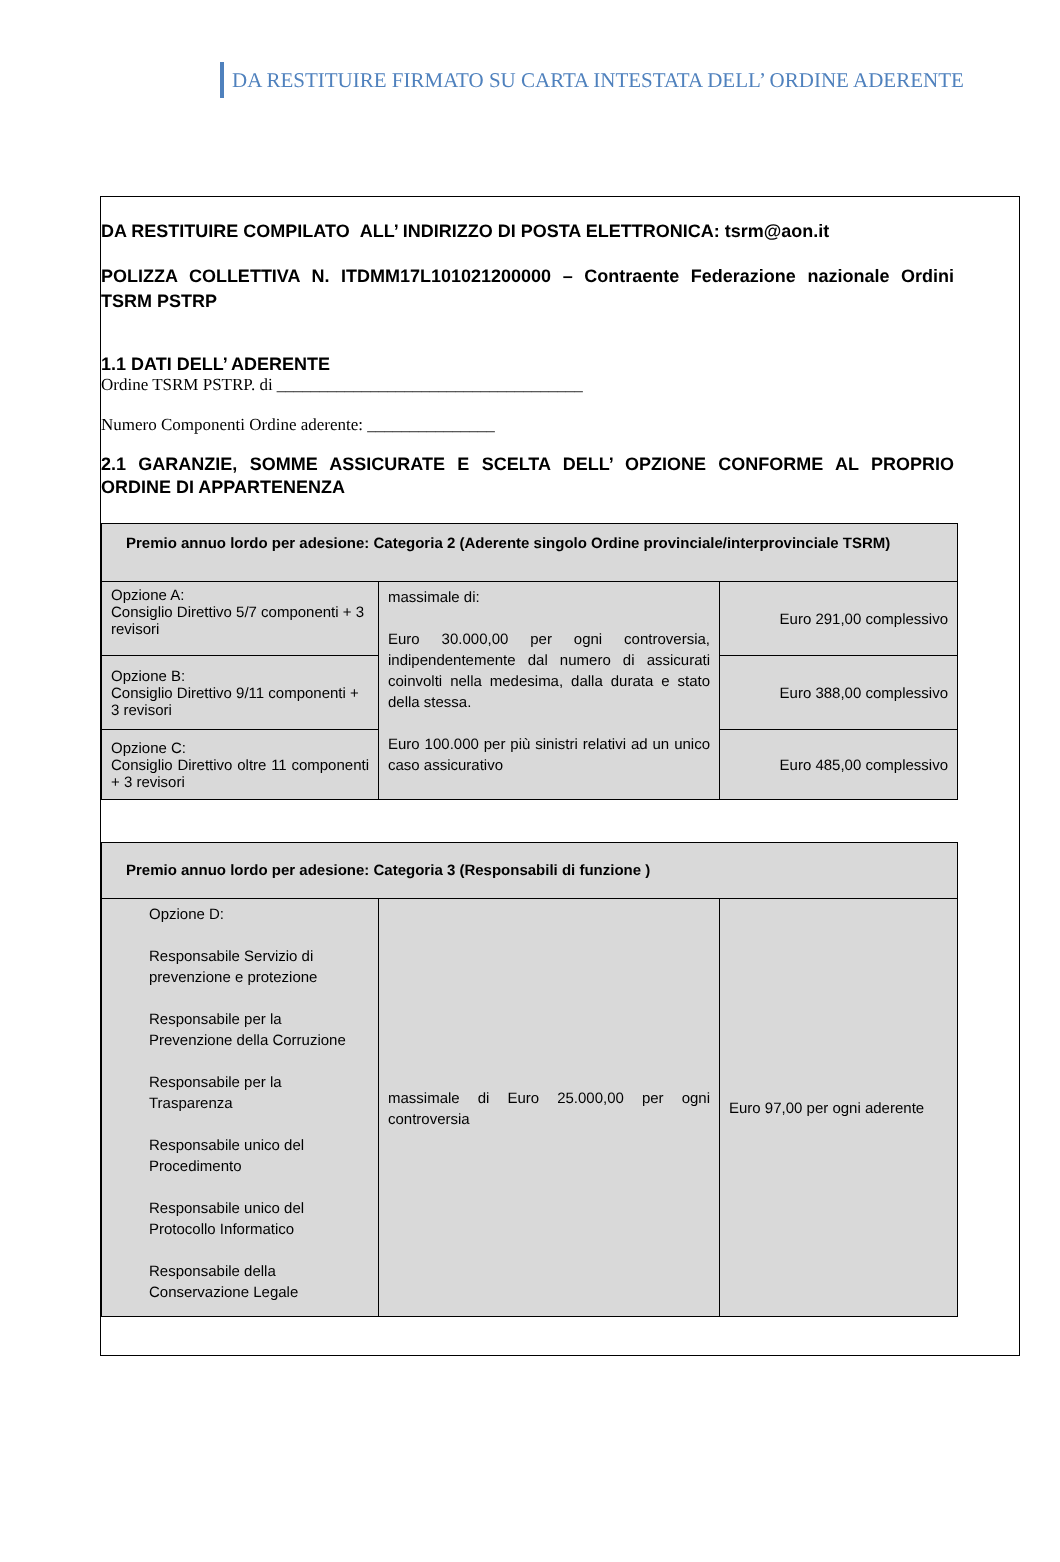DA RESTITUIRE FIRMATO SU CARTA INTESTATA DELL’ ORDINE ADERENTE
DA RESTITUIRE COMPILATO ALL’ INDIRIZZO DI POSTA ELETTRONICA: tsrm@aon.it
POLIZZA COLLETTIVA N. ITDMM17L101021200000 – Contraente Federazione nazionale Ordini TSRM PSTRP
1.1 DATI DELL’ ADERENTE
Ordine TSRM PSTRP. di ____________________________________
Numero Componenti Ordine aderente: _______________
2.1 GARANZIE, SOMME ASSICURATE E SCELTA DELL’ OPZIONE CONFORME AL PROPRIO ORDINE DI APPARTENENZA
| Premio annuo lordo per adesione: Categoria 2 (Aderente singolo Ordine provinciale/interprovinciale TSRM) | | |
| Opzione A: Consiglio Direttivo 5/7 componenti + 3 revisori | massimale di: Euro 30.000,00 per ogni controversia, indipendentemente dal numero di assicurati coinvolti nella medesima, dalla durata e stato della stessa. Euro 100.000 per più sinistri relativi ad un unico caso assicurativo | Euro 291,00 complessivo |
| Opzione B: Consiglio Direttivo 9/11 componenti + 3 revisori | | Euro 388,00 complessivo |
| Opzione C: Consiglio Direttivo oltre 11 componenti + 3 revisori | | Euro 485,00 complessivo |
| Premio annuo lordo per adesione: Categoria 3 (Responsabili di funzione ) | | |
| Opzione D: Responsabile Servizio di prevenzione e protezione Responsabile per la Prevenzione della Corruzione Responsabile per la Trasparenza Responsabile unico del Procedimento Responsabile unico del Protocollo Informatico Responsabile della Conservazione Legale | massimale di Euro 25.000,00 per ogni controversia | Euro 97,00 per ogni aderente |